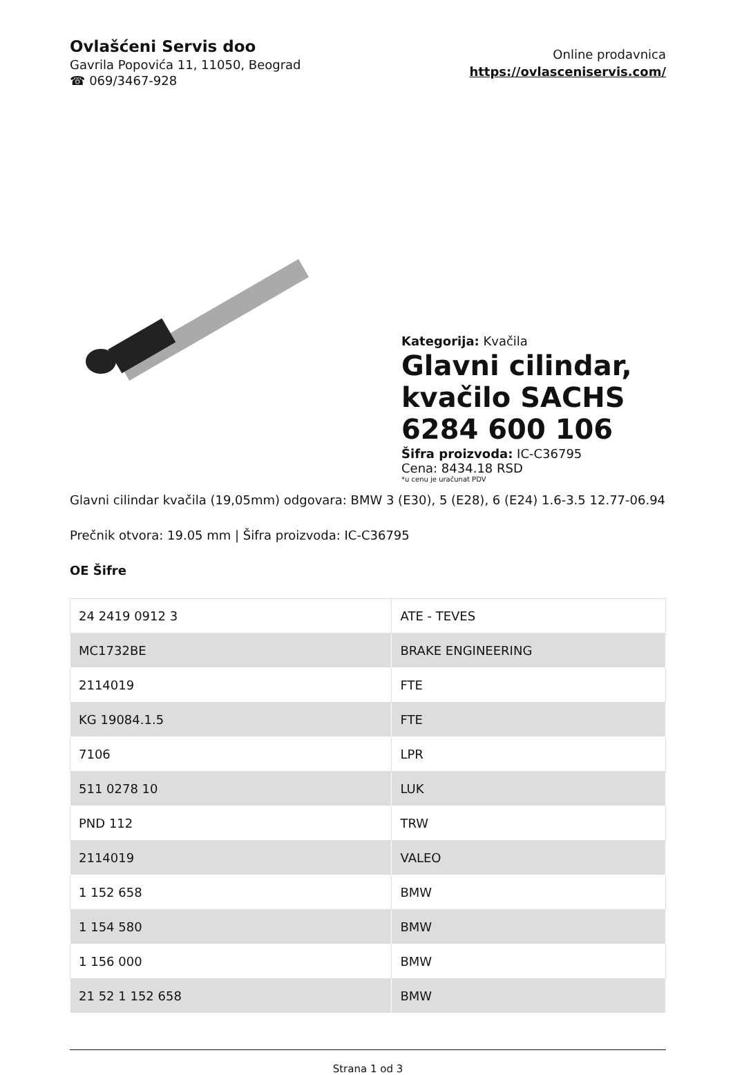Ovlašćeni Servis doo
Gavrila Popovića 11, 11050, Beograd
☎ 069/3467-928
Online prodavnica
https://ovlasceniservis.com/
Kategorija: Kvačila
Glavni cilindar, kvačilo SACHS 6284 600 106
Šifra proizvoda: IC-C36795
Cena: 8434.18 RSD
*u cenu je uračunat PDV
Glavni cilindar kvačila (19,05mm) odgovara: BMW 3 (E30), 5 (E28), 6 (E24) 1.6-3.5 12.77-06.94
Prečnik otvora: 19.05 mm | Šifra proizvoda: IC-C36795
OE Šifre
| 24 2419 0912 3 | ATE - TEVES |
| MC1732BE | BRAKE ENGINEERING |
| 2114019 | FTE |
| KG 19084.1.5 | FTE |
| 7106 | LPR |
| 511 0278 10 | LUK |
| PND 112 | TRW |
| 2114019 | VALEO |
| 1 152 658 | BMW |
| 1 154 580 | BMW |
| 1 156 000 | BMW |
| 21 52 1 152 658 | BMW |
Strana 1 od 3